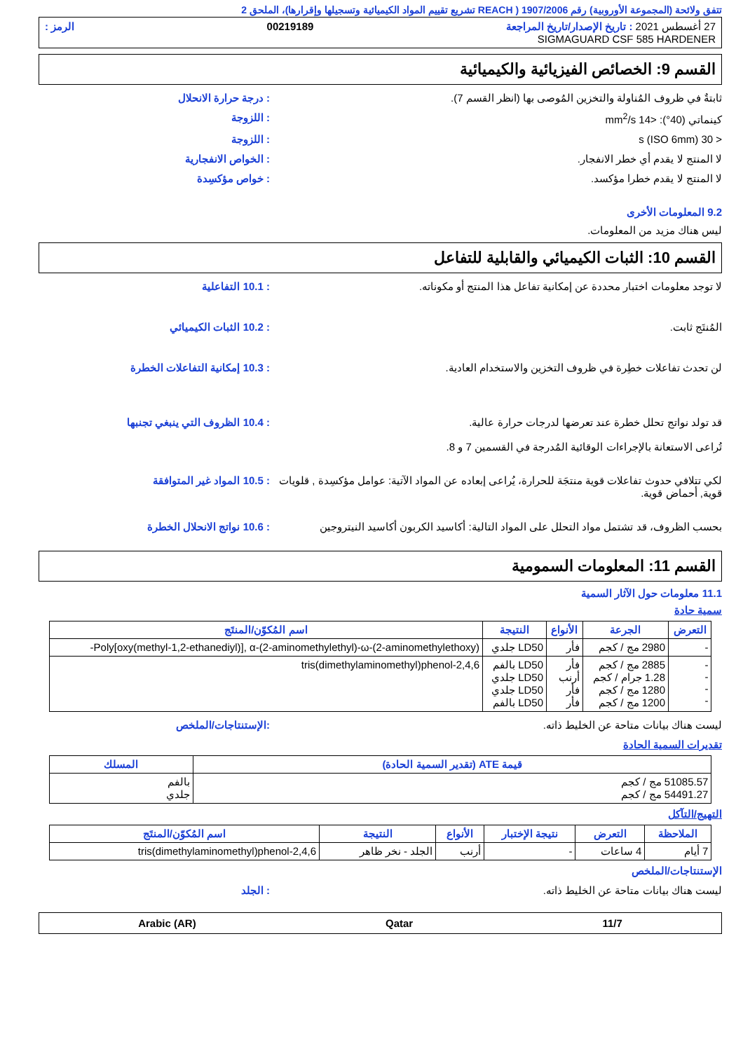تتفق ولائحة (المجموعة الأوروبية) رقم 1907/2006 ( REACH تشريع تقييم المواد الكيميائية وتسجيلها وإقرارها)، الملحق 2
27 أغسطس 2021 : تاريخ الإصدار/تاريخ المراجعة 00219189 الرمز :
SIGMAGUARD CSF 585 HARDENER
القسم 9: الخصائص الفيزيائية والكيميائية
ثابتةٌ في ظروف المُناولة والتخزين المُوصى بها (انظر القسم 7).: درجة حرارة الانحلال
كينماتي (40°): <14 mm<sup>2</sup>/s: اللزوجة
< 30 s (ISO 6mm): اللزوجة
لا المنتج لا يقدم أي خطر الانفجار.: الخواص الانفجارية
لا المنتج لا يقدم خطرا مؤكسد.: خواص مؤكسِدة
9.2 المعلومات الأخرى
ليس هناك مزيد من المعلومات.
القسم 10: الثبات الكيميائي والقابلية للتفاعل
لا توجد معلومات اختبار محددة عن إمكانية تفاعل هذا المنتج أو مكوناته.: 10.1 التفاعلية
المُنتَج ثابت.: 10.2 الثبات الكيميائي
لن تحدث تفاعلات خطِرة في ظروف التخزين والاستخدام العادية.: 10.3 إمكانية التفاعلات الخطرة
قد تولد نواتج تحلل خطرة عند تعرضها لدرجات حرارة عالية.
تُراعى الاستعانة بالإجراءات الوقائية المُدرجة في القسمين 7 و 8.: 10.4 الظروف التي ينبغي تجنبها
لكي تتلافي حدوث تفاعلات قوية منتجَة للحرارة، يُراعى إبعاده عن المواد الآتية: عوامل مؤكسِدة , قلويات قوية, أحماض قوية.: 10.5 المواد غير المتوافقة
بحسب الظروف، قد تشتمل مواد التحلل على المواد التالية: أكاسيد الكربون أكاسيد النيتروجين: 10.6 نواتج الانحلال الخطرة
القسم 11: المعلومات السمومية
11.1 معلومات حول الآثار السمية
سمية حادة
| التعرض | الجرعة | الأنواع | النتيجة | اسم المُكوّن/المنتَج |
| --- | --- | --- | --- | --- |
| - | 2980 مج / كجم | فأر | LD50 جلدي | Poly[oxy(methyl-1,2-ethanediyl)], α-(2-aminomethylethyl)-ω-(2-aminomethylethoxy)- |
| - - - - | 2885 مج / كجم 1.28 جرام / كجم 1280 مج / كجم 1200 مج / كجم | فأر أرنب فأر فأر | LD50 بالفم LD50 جلدي LD50 جلدي LD50 بالفم | 2,4,6-tris(dimethylaminomethyl)phenol |
ليست هناك بيانات متاحة عن الخليط ذاته.:الإستنتاجات/الملخص
تقديرات السمية الحادة
| قيمة ATE (تقدير السمية الحادة) | المسلك |
| --- | --- |
| 51085.57 مج / كجم 54491.27 مج / كجم | بالفم جلدي |
التهيج/التآكل
| الملاحظة | التعرض | نتيجة الإختبار | الأنواع | النتيجة | اسم المُكوّن/المنتَج |
| --- | --- | --- | --- | --- | --- |
| 7 أيام | 4 ساعات | - | أرنب | الجلد - نخر ظاهر | 2,4,6-tris(dimethylaminomethyl)phenol |
الإستنتاجات/الملخص
ليست هناك بيانات متاحة عن الخليط ذاته.: الجلد
11/7 Qatar Arabic (AR)